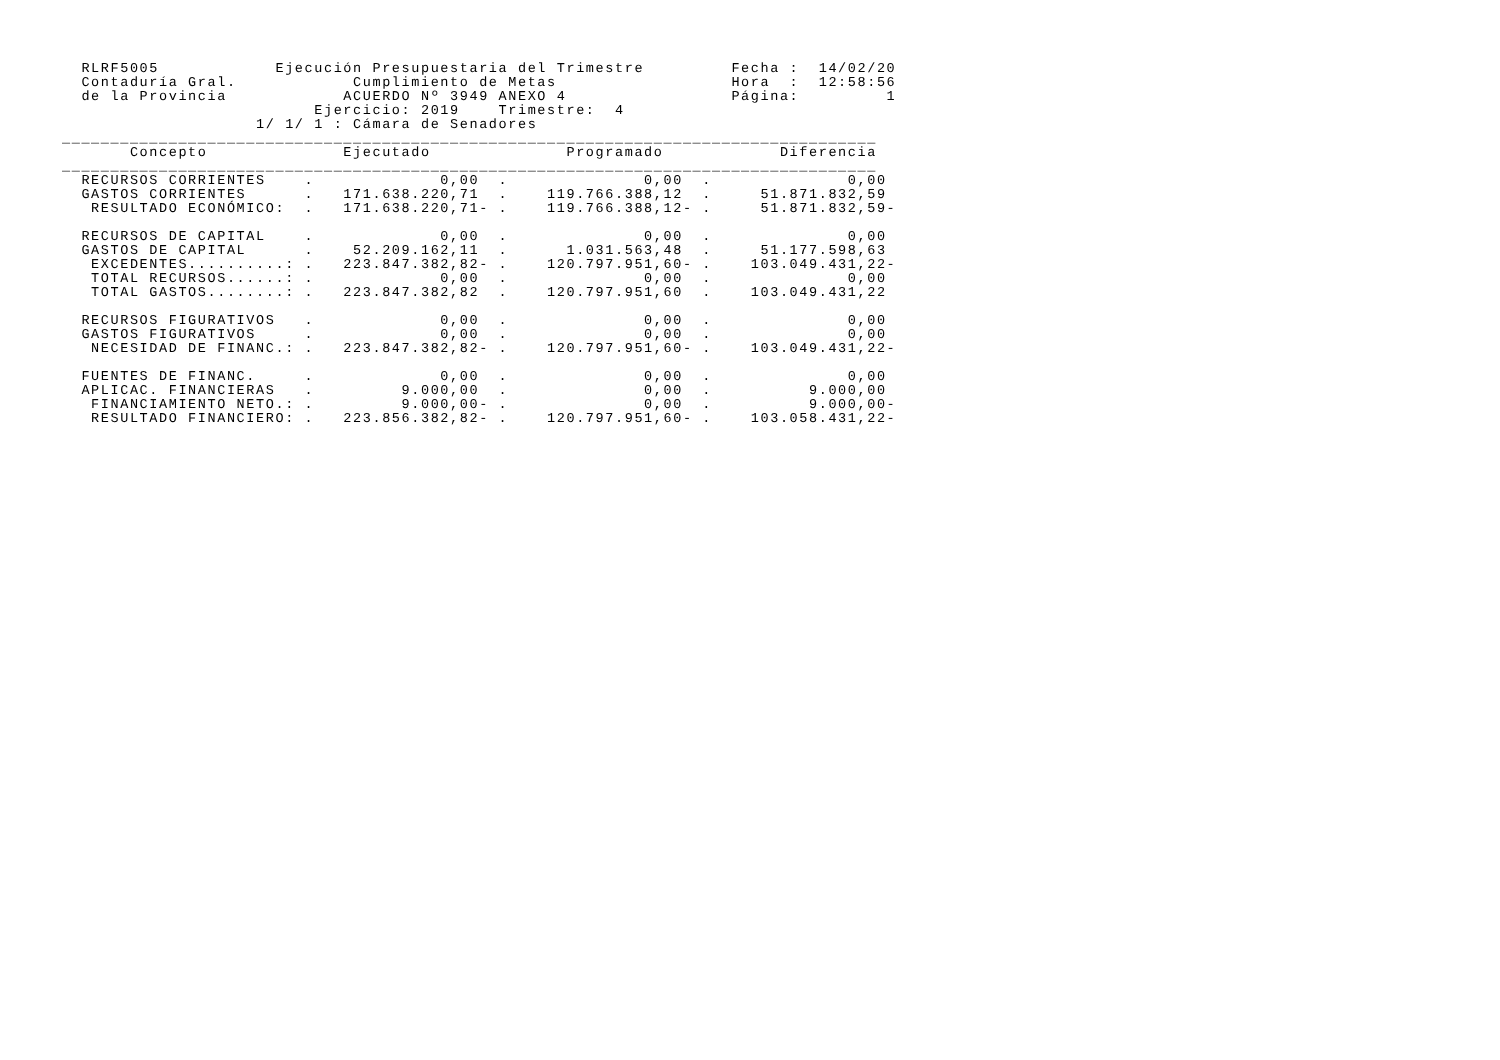RLRF5005            Ejecución Presupuestaria del Trimestre         Fecha :  14/02/20
  Contaduría Gral.            Cumplimiento de Metas                  Hora  :  12:58:56
  de la Provincia            ACUERDO Nº 3949 ANEXO 4                 Página:         1
                          Ejercicio: 2019    Trimestre:  4
                    1/ 1/ 1 : Cámara de Senadores
____________________________________________________________________________________
       Concepto              Ejecutado              Programado            Diferencia
____________________________________________________________________________________
  RECURSOS CORRIENTES    .             0,00  .              0,00  .              0,00
  GASTOS CORRIENTES      .   171.638.220,71  .    119.766.388,12  .     51.871.832,59
   RESULTADO ECONÓMICO:  .   171.638.220,71- .    119.766.388,12- .     51.871.832,59-

  RECURSOS DE CAPITAL    .             0,00  .              0,00  .              0,00
  GASTOS DE CAPITAL      .    52.209.162,11  .      1.031.563,48  .     51.177.598,63
   EXCEDENTES..........: .   223.847.382,82- .    120.797.951,60- .    103.049.431,22-
   TOTAL RECURSOS......: .             0,00  .              0,00  .              0,00
   TOTAL GASTOS........: .   223.847.382,82  .    120.797.951,60  .    103.049.431,22

  RECURSOS FIGURATIVOS   .             0,00  .              0,00  .              0,00
  GASTOS FIGURATIVOS     .             0,00  .              0,00  .              0,00
   NECESIDAD DE FINANC.: .   223.847.382,82- .    120.797.951,60- .    103.049.431,22-

  FUENTES DE FINANC.     .             0,00  .              0,00  .              0,00
  APLICAC. FINANCIERAS   .         9.000,00  .              0,00  .          9.000,00
   FINANCIAMIENTO NETO.: .         9.000,00- .              0,00  .          9.000,00-
   RESULTADO FINANCIERO: .   223.856.382,82- .    120.797.951,60- .    103.058.431,22-